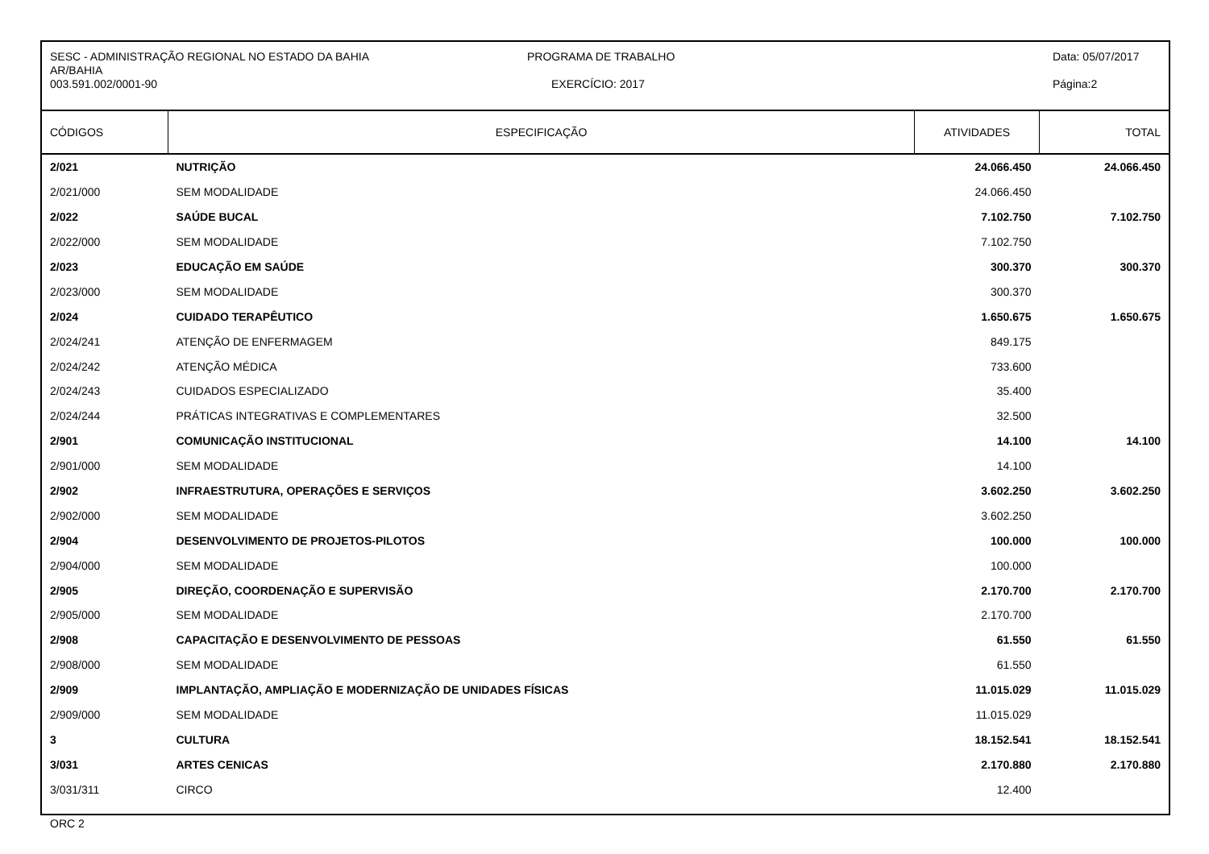SESC - ADMINISTRAÇÃO REGIONAL NO ESTADO DA BAHIA
AR/BAHIA
003.591.002/0001-90
PROGRAMA DE TRABALHO
EXERCÍCIO: 2017
Data: 05/07/2017
Página:2
| CÓDIGOS | ESPECIFICAÇÃO | ATIVIDADES | TOTAL |
| --- | --- | --- | --- |
| 2/021 | NUTRIÇÃO | 24.066.450 | 24.066.450 |
| 2/021/000 | SEM MODALIDADE | 24.066.450 | |
| 2/022 | SAÚDE BUCAL | 7.102.750 | 7.102.750 |
| 2/022/000 | SEM MODALIDADE | 7.102.750 | |
| 2/023 | EDUCAÇÃO EM SAÚDE | 300.370 | 300.370 |
| 2/023/000 | SEM MODALIDADE | 300.370 | |
| 2/024 | CUIDADO TERAPÊUTICO | 1.650.675 | 1.650.675 |
| 2/024/241 | ATENÇÃO DE ENFERMAGEM | 849.175 | |
| 2/024/242 | ATENÇÃO MÉDICA | 733.600 | |
| 2/024/243 | CUIDADOS ESPECIALIZADO | 35.400 | |
| 2/024/244 | PRÁTICAS INTEGRATIVAS E COMPLEMENTARES | 32.500 | |
| 2/901 | COMUNICAÇÃO INSTITUCIONAL | 14.100 | 14.100 |
| 2/901/000 | SEM MODALIDADE | 14.100 | |
| 2/902 | INFRAESTRUTURA, OPERAÇÕES E SERVIÇOS | 3.602.250 | 3.602.250 |
| 2/902/000 | SEM MODALIDADE | 3.602.250 | |
| 2/904 | DESENVOLVIMENTO DE PROJETOS-PILOTOS | 100.000 | 100.000 |
| 2/904/000 | SEM MODALIDADE | 100.000 | |
| 2/905 | DIREÇÃO, COORDENAÇÃO E SUPERVISÃO | 2.170.700 | 2.170.700 |
| 2/905/000 | SEM MODALIDADE | 2.170.700 | |
| 2/908 | CAPACITAÇÃO E DESENVOLVIMENTO DE PESSOAS | 61.550 | 61.550 |
| 2/908/000 | SEM MODALIDADE | 61.550 | |
| 2/909 | IMPLANTAÇÃO, AMPLIAÇÃO E MODERNIZAÇÃO DE UNIDADES FÍSICAS | 11.015.029 | 11.015.029 |
| 2/909/000 | SEM MODALIDADE | 11.015.029 | |
| 3 | CULTURA | 18.152.541 | 18.152.541 |
| 3/031 | ARTES CENICAS | 2.170.880 | 2.170.880 |
| 3/031/311 | CIRCO | 12.400 | |
ORC 2